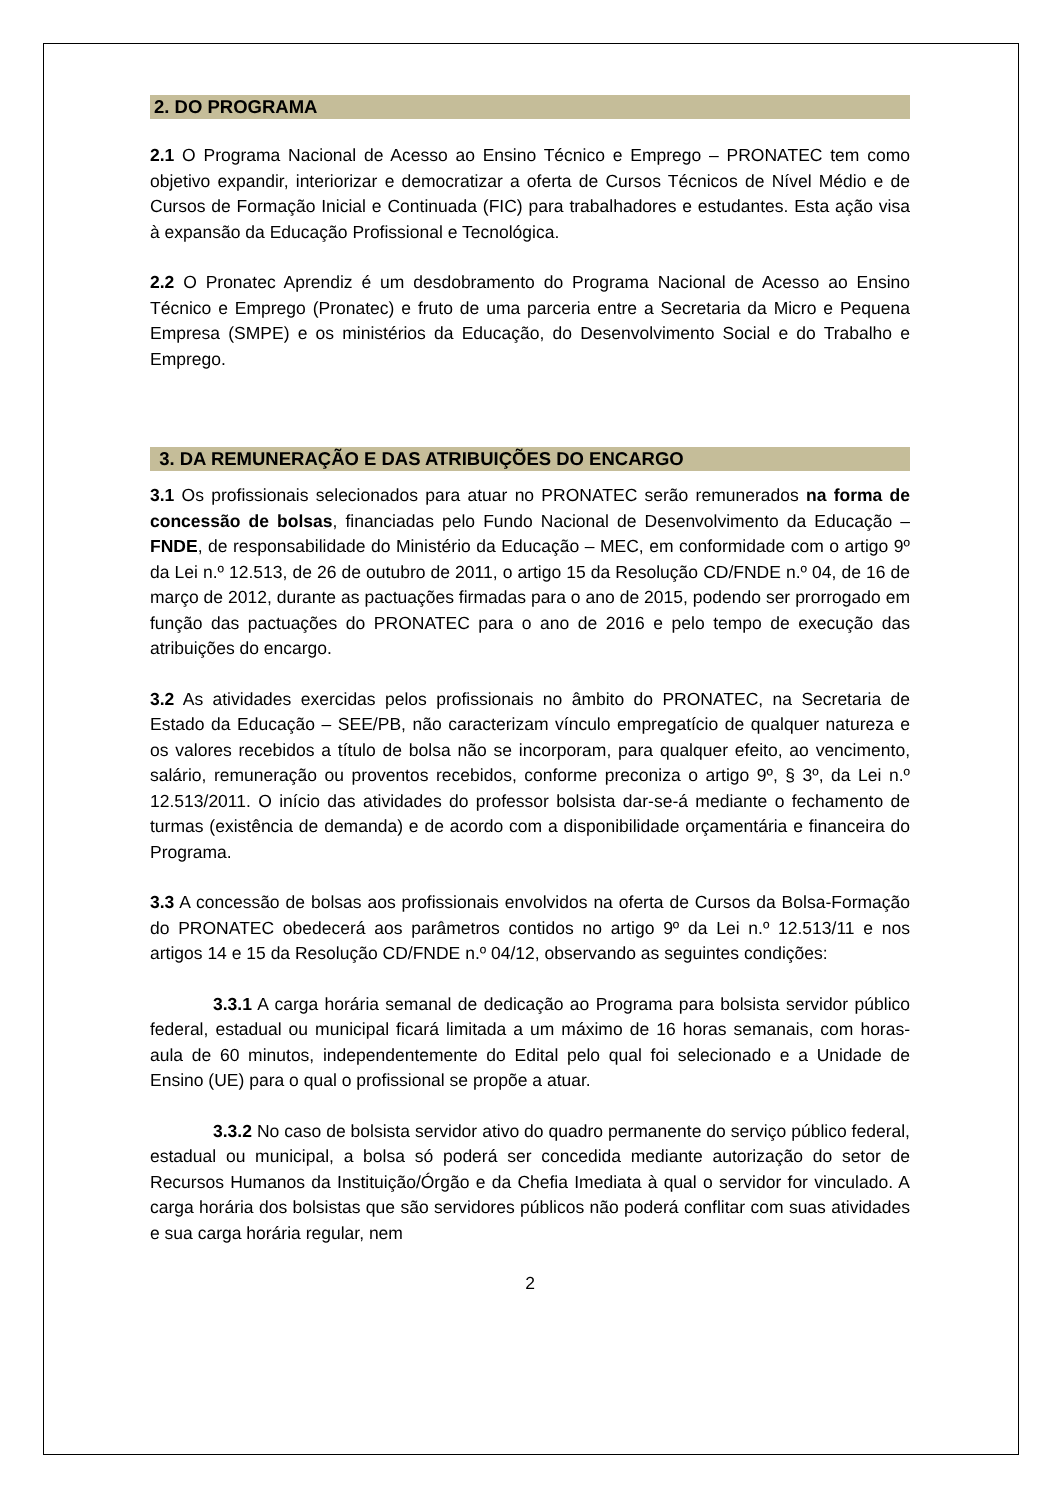2. DO PROGRAMA
2.1 O Programa Nacional de Acesso ao Ensino Técnico e Emprego – PRONATEC tem como objetivo expandir, interiorizar e democratizar a oferta de Cursos Técnicos de Nível Médio e de Cursos de Formação Inicial e Continuada (FIC) para trabalhadores e estudantes. Esta ação visa à expansão da Educação Profissional e Tecnológica.
2.2 O Pronatec Aprendiz é um desdobramento do Programa Nacional de Acesso ao Ensino Técnico e Emprego (Pronatec) e fruto de uma parceria entre a Secretaria da Micro e Pequena Empresa (SMPE) e os ministérios da Educação, do Desenvolvimento Social e do Trabalho e Emprego.
3. DA REMUNERAÇÃO E DAS ATRIBUIÇÕES DO ENCARGO
3.1 Os profissionais selecionados para atuar no PRONATEC serão remunerados na forma de concessão de bolsas, financiadas pelo Fundo Nacional de Desenvolvimento da Educação – FNDE, de responsabilidade do Ministério da Educação – MEC, em conformidade com o artigo 9º da Lei n.º 12.513, de 26 de outubro de 2011, o artigo 15 da Resolução CD/FNDE n.º 04, de 16 de março de 2012, durante as pactuações firmadas para o ano de 2015, podendo ser prorrogado em função das pactuações do PRONATEC para o ano de 2016 e pelo tempo de execução das atribuições do encargo.
3.2 As atividades exercidas pelos profissionais no âmbito do PRONATEC, na Secretaria de Estado da Educação – SEE/PB, não caracterizam vínculo empregatício de qualquer natureza e os valores recebidos a título de bolsa não se incorporam, para qualquer efeito, ao vencimento, salário, remuneração ou proventos recebidos, conforme preconiza o artigo 9º, § 3º, da Lei n.º 12.513/2011. O início das atividades do professor bolsista dar-se-á mediante o fechamento de turmas (existência de demanda) e de acordo com a disponibilidade orçamentária e financeira do Programa.
3.3 A concessão de bolsas aos profissionais envolvidos na oferta de Cursos da Bolsa-Formação do PRONATEC obedecerá aos parâmetros contidos no artigo 9º da Lei n.º 12.513/11 e nos artigos 14 e 15 da Resolução CD/FNDE n.º 04/12, observando as seguintes condições:
3.3.1 A carga horária semanal de dedicação ao Programa para bolsista servidor público federal, estadual ou municipal ficará limitada a um máximo de 16 horas semanais, com horas-aula de 60 minutos, independentemente do Edital pelo qual foi selecionado e a Unidade de Ensino (UE) para o qual o profissional se propõe a atuar.
3.3.2 No caso de bolsista servidor ativo do quadro permanente do serviço público federal, estadual ou municipal, a bolsa só poderá ser concedida mediante autorização do setor de Recursos Humanos da Instituição/Órgão e da Chefia Imediata à qual o servidor for vinculado. A carga horária dos bolsistas que são servidores públicos não poderá conflitar com suas atividades e sua carga horária regular, nem
2